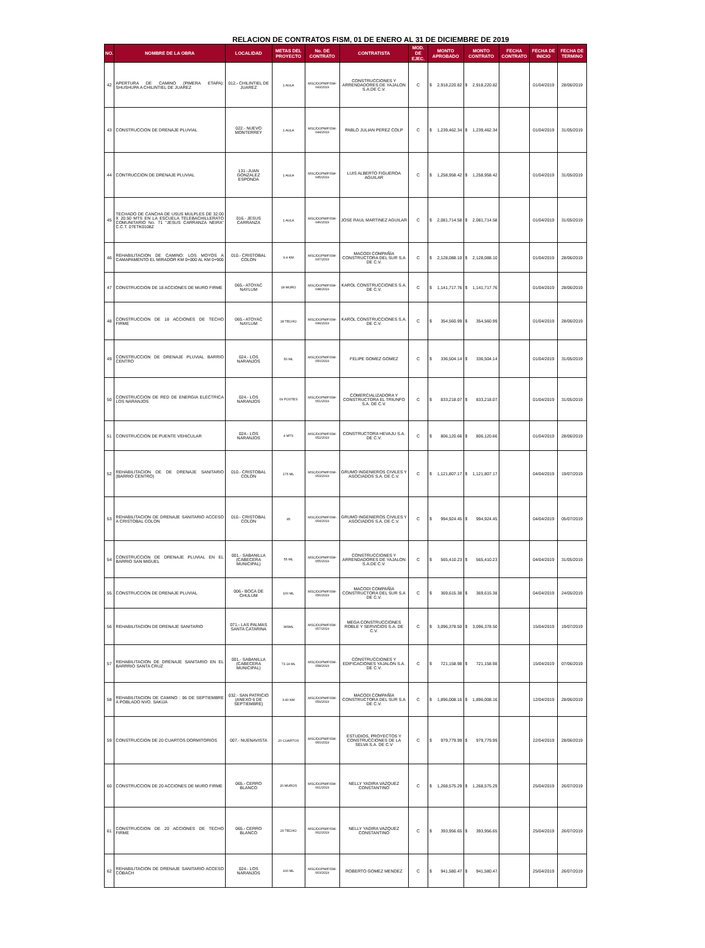RELACION DE CONTRATOS FISM, 01 DE ENERO AL 31 DE DICIEMBRE DE 2019
| NO. | NOMBRE DE LA OBRA | LOCALIDAD | METAS DEL PROYECTO | No. DE CONTRATO | CONTRATISTA | MOD. DE EJEC. | MONTO APROBADO | | MONTO CONTRATO | | FECHA CONTRATO | FECHA DE INICIO | FECHA DE TERMINO |
| --- | --- | --- | --- | --- | --- | --- | --- | --- | --- | --- | --- | --- | --- |
| 42 | APERTURA DE CAMINO (PIMERA ETAPA): SHUSHUPA A CHILINTIEL DE JUAREZ | 012.- CHILINTIEL DE JUAREZ | 1 AULA | MSC/DOPM/FISM-043/2019 | CONSTRUCCIONES Y ARRENDADORES DE YAJALON S.A.DE C.V. | C | $ | 2,918,220.82 | $ | 2,918,220.82 | | 01/04/2019 | 28/06/2019 |
| 43 | CONSTRUCCION DE DRENAJE PLUVIAL | 022.- NUEVO MONTERREY | 1 AULA | MSC/DOPM/FISM-044/2019 | PABLO JULIAN PEREZ COLP | C | $ | 1,239,462.34 | $ | 1,239,462.34 | | 01/04/2019 | 31/05/2019 |
| 44 | CONTRUCCION DE DRENAJE PLUVIAL | 131.-JUAN GONZALEZ ESPONDA | 1 AULA | MSC/DOPM/FISM-045/2019 | LUIS ALBERTO FIGUEROA AGUILAR | C | $ | 1,258,958.42 | $ | 1,258,958.42 | | 01/04/2019 | 31/05/2019 |
| 45 | TECHADO DE CANCHA DE USUS MULPLES DE 32.00 X 20.50 MTS EN LA ESCUELA TELEBACHILLERATO COMUNITARIO No. 71 "JESUS CARRANZA NEIRA" C.C.T. 07ETK0108Z | 016.- JESUS CARRANZA | 1 AULA | MSC/DOPM/FISM-046/2019 | JOSE RAUL MARTINEZ AGUILAR | C | $ | 2,081,714.58 | $ | 2,081,714.58 | | 01/04/2019 | 31/05/2019 |
| 46 | REHABILITACION DE CAMINO: LOS MOYOS A CAMAPAMENTO EL MIRADOR KM 0+000 AL KM 0+900 | 010.- CRISTOBAL COLON | 9.4 KM | MSC/DOPM/FISM-047/2019 | MACODI COMPAÑÍA CONSTRUCTORA DEL SUR S.A DE C.V. | C | $ | 2,128,088.10 | $ | 2,128,088.10 | | 01/04/2019 | 28/06/2019 |
| 47 | CONSTRUCCION DE 18 ACCIONES DE MURO FIRME | 065.- ATOYAC NAYLUM | 18 MURO | MSC/DOPM/FISM-048/2019 | KAROL CONSTRUCCIONES S.A. DE C.V. | C | $ | 1,141,717.76 | $ | 1,141,717.76 | | 01/04/2019 | 28/06/2019 |
| 48 | CONSTRUCCION DE 18 ACCIONES DE TECHO FIRME | 065.- ATOYAC NAYLUM | 18 TECHO | MSC/DOPM/FISM-049/2019 | KAROL CONSTRUCCIONES S.A. DE C.V. | C | $ | 354,560.99 | $ | 354,560.99 | | 01/04/2019 | 28/06/2019 |
| 49 | CONSTRUCCION DE DRENAJE PLUVIAL BARRIO CENTRO | 024.- LOS NARANJOS | 50 ML | MSC/DOPM/FISM-050/2019 | FELIPE GOMEZ GOMEZ | C | $ | 336,504.14 | $ | 336,504.14 | | 01/04/2019 | 31/05/2019 |
| 50 | CONSTRUCCION DE RED DE ENERGIA ELECTRICA LOS NARANJOS | 024.- LOS NARANJOS | 09 POSTES | MSC/DOPM/FISM-051/2019 | COMERCIALIZADORA Y CONSTRUCTORA EL TRIUNFO S.A. DE C.V. | C | $ | 833,218.07 | $ | 833,218.07 | | 01/04/2019 | 31/05/2019 |
| 51 | CONSTRUCCION DE PUENTE VEHICULAR | 024.- LOS NARANJOS | 4 MTS | MSC/DOPM/FISM-052/2019 | CONSTRUCTORA HEVAJU S.A. DE C.V. | C | $ | 806,120.66 | $ | 806,120.66 | | 01/04/2019 | 28/06/2019 |
| 52 | REHABILITACION DE DE DRENAJE SANITARIO (BARRIO CENTRO) | 010.- CRISTOBAL COLON | 175 ML | MSC/DOPM/FISM-053/2019 | GRUMO INGENIEROS CIVILES Y ASOCIADOS S.A. DE C.V. | C | $ | 1,121,807.17 | $ | 1,121,807.17 | | 04/04/2019 | 19/07/2019 |
| 53 | REHABILITACION DE DRENAJE SANITARIO ACCESO A CRISTOBAL COLON | 010.- CRISTOBAL COLON | 95 | MSC/DOPM/FISM-054/2019 | GRUMO INGENIEROS CIVILES Y ASOCIADOS S.A. DE C.V. | C | $ | 994,924.45 | $ | 994,924.45 | | 04/04/2019 | 05/07/2019 |
| 54 | CONSTRUCCION DE DRENAJE PLUVIAL EN EL BARRIO SAN MIGUEL | 001.- SABANILLA (CABECERA MUNICIPAL) | 55 ML | MSC/DOPM/FISM-055/2019 | CONSTRUCCIONES Y ARRENDADORES DE YAJALON S.A.DE C.V. | C | $ | 565,410.23 | $ | 565,410.23 | | 04/04/2019 | 31/05/2019 |
| 55 | CONSTRUCCION DE DRENAJE PLUVIAL | 006.- BOCA DE CHULUM | 100 ML | MSC/DOPM/FISM-056/2019 | MACODI COMPAÑÍA CONSTRUCTORA DEL SUR S.A DE C.V. | C | $ | 369,615.38 | $ | 369,615.38 | | 04/04/2019 | 24/05/2019 |
| 56 | REHABILITACION DE DRENAJE SANITARIO | 071.- LAS PALMAS SANTA CATARINA | 365ML | MSC/DOPM/FISM-057/2019 | MEGA CONSTRUCCIONES ROBLE Y SERVICIOS S.A. DE C.V. | C | $ | 3,096,378.50 | $ | 3,096,378.50 | | 15/04/2019 | 19/07/2019 |
| 57 | REHABILITACION DE DRENAJE SANITARIO EN EL BARRRIO SANTA CRUZ | 001.- SABANILLA (CABECERA MUNICIPAL) | 73.14 ML | MSC/DOPM/FISM-058/2019 | CONSTRUCCIONES Y EDIFICACIONES YAJALON S.A. DE C.V. | C | $ | 721,158.98 | $ | 721,158.98 | | 15/04/2019 | 07/06/2019 |
| 58 | REHABILITACION DE CAMINO : 06 DE SEPTIEMBRE A POBLADO NVO. SAKIJA | 032.- SAN PATRICIO (ANEXO 6 DE SEPTIEMBRE) | 3.40 KM | MSC/DOPM/FISM-059/2019 | MACODI COMPAÑÍA CONSTRUCTORA DEL SUR S.A DE C.V. | C | $ | 1,896,008.16 | $ | 1,896,008.16 | | 12/04/2019 | 28/06/2019 |
| 59 | CONSTRUCCION DE 20 CUARTOS DORMITORIOS | 007.- NUENAVISTA | 20 CUARTOS | MSC/DOPM/FISM-060/2019 | ESTUDIOS, PROYECTOS Y CONSTRUCCIONES DE LA SELVA S.A. DE C.V | C | $ | 979,779.99 | $ | 979,779.99 | | 22/04/2019 | 28/06/2019 |
| 60 | CONSTRUCCION DE 20 ACCIONES DE MURO FIRME | 065.- CERRO BLANCO | 20 MUROS | MSC/DOPM/FISM-061/2019 | NELLY YADIRA VAZQUEZ CONSTANTINO | C | $ | 1,268,575.29 | $ | 1,268,575.29 | | 25/04/2019 | 26/07/2019 |
| 61 | CONSTRUCCION DE 20 ACCIONES DE TECHO FIRME | 065.- CERRO BLANCO | 20 TECHO | MSC/DOPM/FISM-062/2019 | NELLY YADIRA VAZQUEZ CONSTANTINO | C | $ | 393,956.65 | $ | 393,956.65 | | 25/04/2019 | 26/07/2019 |
| 62 | REHABILITACION DE DRENAJE SANITARIO ACCESO COBACH | 024.- LOS NARANJOS | 100 ML | MSC/DOPM/FISM-063/2019 | ROBERTO GOMEZ MENDEZ | C | $ | 941,580.47 | $ | 941,580.47 | | 25/04/2019 | 26/07/2019 |